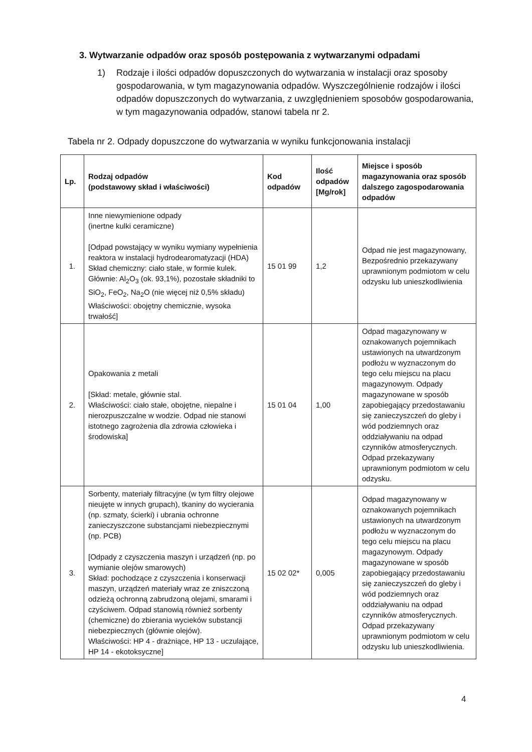3. Wytwarzanie odpadów oraz sposób postępowania z wytwarzanymi odpadami
1)
Rodzaje i ilości odpadów dopuszczonych do wytwarzania w instalacji oraz sposoby gospodarowania, w tym magazynowania odpadów. Wyszczególnienie rodzajów i ilości odpadów dopuszczonych do wytwarzania, z uwzględnieniem sposobów gospodarowania, w tym magazynowania odpadów, stanowi tabela nr 2.
Tabela nr 2. Odpady dopuszczone do wytwarzania w wyniku funkcjonowania instalacji
| Lp. | Rodzaj odpadów (podstawowy skład i właściwości) | Kod odpadów | Ilość odpadów [Mg/rok] | Miejsce i sposób magazynowania oraz sposób dalszego zagospodarowania odpadów |
| --- | --- | --- | --- | --- |
| 1. | Inne niewymienione odpady (inertne kulki ceramiczne) [Odpad powstający w wyniku wymiany wypełnienia reaktora w instalacji hydrodearomatyzacji (HDA) Skład chemiczny: ciało stałe, w formie kulek. Głównie: Al<sub>2</sub>O<sub>3</sub> (ok. 93,1%), pozostałe składniki to SiO<sub>2</sub>, FeO<sub>2</sub>, Na<sub>2</sub>O (nie więcej niż 0,5% składu) Właściwości: obojętny chemicznie, wysoka trwałość] | 15 01 99 | 1,2 | Odpad nie jest magazynowany, Bezpośrednio przekazywany uprawnionym podmiotom w celu odzysku lub unieszkodliwienia |
| 2. | Opakowania z metali [Skład: metale, głównie stal. Właściwości: ciało stałe, obojętne, niepalne i nierozpuszczalne w wodzie. Odpad nie stanowi istotnego zagrożenia dla zdrowia człowieka i środowiska] | 15 01 04 | 1,00 | Odpad magazynowany w oznakowanych pojemnikach ustawionych na utwardzonym podłożu w wyznaczonym do tego celu miejscu na placu magazynowym. Odpady magazynowane w sposób zapobiegający przedostawaniu się zanieczyszczeń do gleby i wód podziemnych oraz oddziaływaniu na odpad czynników atmosferycznych. Odpad przekazywany uprawnionym podmiotom w celu odzysku. |
| 3. | Sorbenty, materiały filtracyjne (w tym filtry olejowe nieujęte w innych grupach), tkaniny do wycierania (np. szmaty, ścierki) i ubrania ochronne zanieczyszczone substancjami niebezpiecznymi (np. PCB) [Odpady z czyszczenia maszyn i urządzeń (np. po wymianie olejów smarowych) Skład: pochodzące z czyszczenia i konserwacji maszyn, urządzeń materiały wraz ze zniszczoną odzieżą ochronną zabrudzoną olejami, smarami i czyściwem. Odpad stanowią również sorbenty (chemiczne) do zbierania wycieków substancji niebezpiecznych (głównie olejów). Właściwości: HP 4 - drażniące, HP 13 - uczulające, HP 14 - ekotoksyczne] | 15 02 02* | 0,005 | Odpad magazynowany w oznakowanych pojemnikach ustawionych na utwardzonym podłożu w wyznaczonym do tego celu miejscu na placu magazynowym. Odpady magazynowane w sposób zapobiegający przedostawaniu się zanieczyszczeń do gleby i wód podziemnych oraz oddziaływaniu na odpad czynników atmosferycznych. Odpad przekazywany uprawnionym podmiotom w celu odzysku lub unieszkodliwienia. |
4